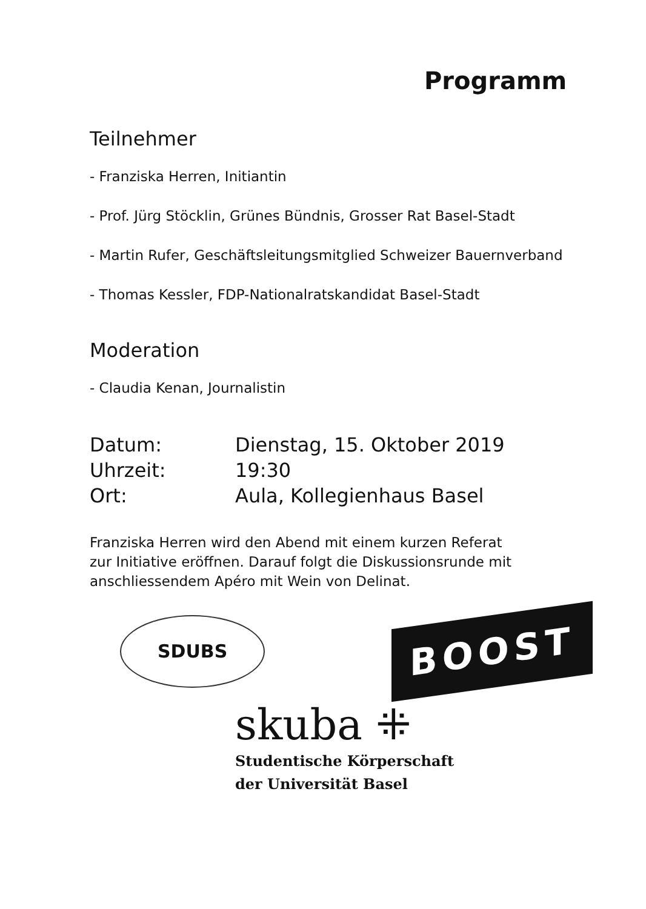Programm
Teilnehmer
- Franziska Herren, Initiantin
- Prof. Jürg Stöcklin, Grünes Bündnis, Grosser Rat Basel-Stadt
- Martin Rufer, Geschäftsleitungsmitglied Schweizer Bauernverband
- Thomas Kessler, FDP-Nationalratskandidat Basel-Stadt
Moderation
- Claudia Kenan, Journalistin
| Datum: | Dienstag, 15. Oktober 2019 |
| Uhrzeit: | 19:30 |
| Ort: | Aula, Kollegienhaus Basel |
Franziska Herren wird den Abend mit einem kurzen Referat
zur Initiative eröffnen. Darauf folgt die Diskussionsrunde mit
anschliessendem Apéro mit Wein von Delinat.
SDUBS
BOOST
skuba ⁜
Studentische Körperschaft
der Universität Basel